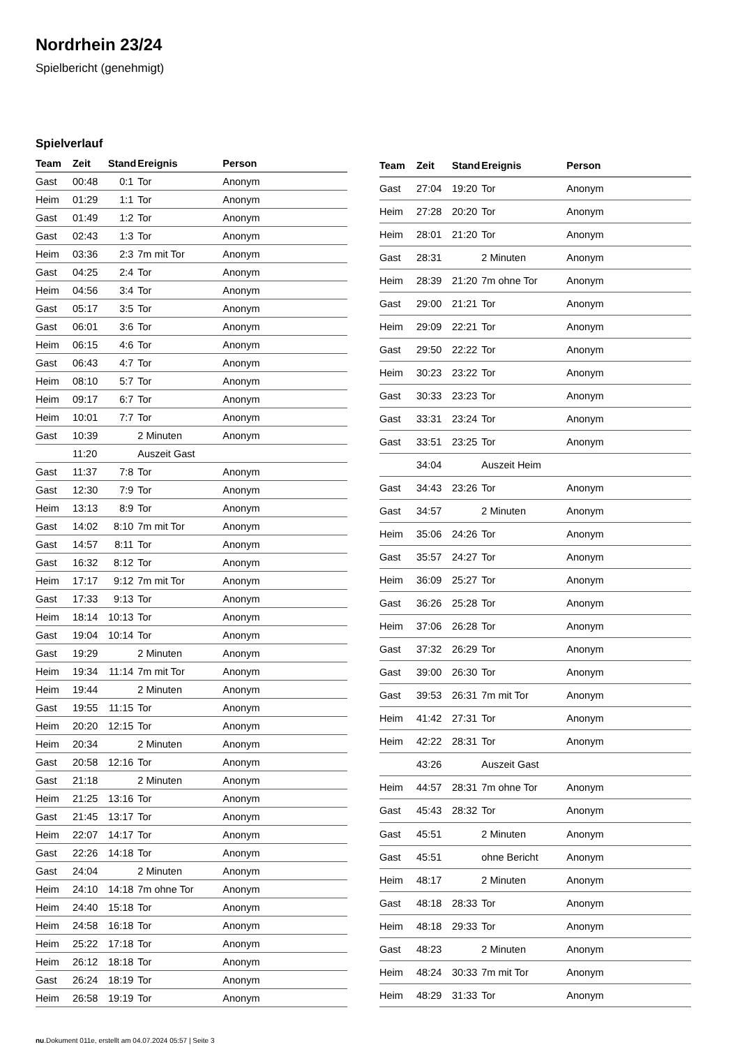Nordrhein 23/24
Spielbericht (genehmigt)
Spielverlauf
| Team | Zeit | Stand | Ereignis | Person |
| --- | --- | --- | --- | --- |
| Gast | 00:48 | 0:1 | Tor | Anonym |
| Heim | 01:29 | 1:1 | Tor | Anonym |
| Gast | 01:49 | 1:2 | Tor | Anonym |
| Gast | 02:43 | 1:3 | Tor | Anonym |
| Heim | 03:36 | 2:3 | 7m mit Tor | Anonym |
| Gast | 04:25 | 2:4 | Tor | Anonym |
| Heim | 04:56 | 3:4 | Tor | Anonym |
| Gast | 05:17 | 3:5 | Tor | Anonym |
| Gast | 06:01 | 3:6 | Tor | Anonym |
| Heim | 06:15 | 4:6 | Tor | Anonym |
| Gast | 06:43 | 4:7 | Tor | Anonym |
| Heim | 08:10 | 5:7 | Tor | Anonym |
| Heim | 09:17 | 6:7 | Tor | Anonym |
| Heim | 10:01 | 7:7 | Tor | Anonym |
| Gast | 10:39 | | 2 Minuten | Anonym |
| | 11:20 | | Auszeit Gast | |
| Gast | 11:37 | 7:8 | Tor | Anonym |
| Gast | 12:30 | 7:9 | Tor | Anonym |
| Heim | 13:13 | 8:9 | Tor | Anonym |
| Gast | 14:02 | 8:10 | 7m mit Tor | Anonym |
| Gast | 14:57 | 8:11 | Tor | Anonym |
| Gast | 16:32 | 8:12 | Tor | Anonym |
| Heim | 17:17 | 9:12 | 7m mit Tor | Anonym |
| Gast | 17:33 | 9:13 | Tor | Anonym |
| Heim | 18:14 | 10:13 | Tor | Anonym |
| Gast | 19:04 | 10:14 | Tor | Anonym |
| Gast | 19:29 | | 2 Minuten | Anonym |
| Heim | 19:34 | 11:14 | 7m mit Tor | Anonym |
| Heim | 19:44 | | 2 Minuten | Anonym |
| Gast | 19:55 | 11:15 | Tor | Anonym |
| Heim | 20:20 | 12:15 | Tor | Anonym |
| Heim | 20:34 | | 2 Minuten | Anonym |
| Gast | 20:58 | 12:16 | Tor | Anonym |
| Gast | 21:18 | | 2 Minuten | Anonym |
| Heim | 21:25 | 13:16 | Tor | Anonym |
| Gast | 21:45 | 13:17 | Tor | Anonym |
| Heim | 22:07 | 14:17 | Tor | Anonym |
| Gast | 22:26 | 14:18 | Tor | Anonym |
| Gast | 24:04 | | 2 Minuten | Anonym |
| Heim | 24:10 | 14:18 | 7m ohne Tor | Anonym |
| Heim | 24:40 | 15:18 | Tor | Anonym |
| Heim | 24:58 | 16:18 | Tor | Anonym |
| Heim | 25:22 | 17:18 | Tor | Anonym |
| Heim | 26:12 | 18:18 | Tor | Anonym |
| Gast | 26:24 | 18:19 | Tor | Anonym |
| Heim | 26:58 | 19:19 | Tor | Anonym |
| Team | Zeit | Stand | Ereignis | Person |
| --- | --- | --- | --- | --- |
| Gast | 27:04 | 19:20 | Tor | Anonym |
| Heim | 27:28 | 20:20 | Tor | Anonym |
| Heim | 28:01 | 21:20 | Tor | Anonym |
| Gast | 28:31 | | 2 Minuten | Anonym |
| Heim | 28:39 | 21:20 | 7m ohne Tor | Anonym |
| Gast | 29:00 | 21:21 | Tor | Anonym |
| Heim | 29:09 | 22:21 | Tor | Anonym |
| Gast | 29:50 | 22:22 | Tor | Anonym |
| Heim | 30:23 | 23:22 | Tor | Anonym |
| Gast | 30:33 | 23:23 | Tor | Anonym |
| Gast | 33:31 | 23:24 | Tor | Anonym |
| Gast | 33:51 | 23:25 | Tor | Anonym |
| | 34:04 | | Auszeit Heim | |
| Gast | 34:43 | 23:26 | Tor | Anonym |
| Gast | 34:57 | | 2 Minuten | Anonym |
| Heim | 35:06 | 24:26 | Tor | Anonym |
| Gast | 35:57 | 24:27 | Tor | Anonym |
| Heim | 36:09 | 25:27 | Tor | Anonym |
| Gast | 36:26 | 25:28 | Tor | Anonym |
| Heim | 37:06 | 26:28 | Tor | Anonym |
| Gast | 37:32 | 26:29 | Tor | Anonym |
| Gast | 39:00 | 26:30 | Tor | Anonym |
| Gast | 39:53 | 26:31 | 7m mit Tor | Anonym |
| Heim | 41:42 | 27:31 | Tor | Anonym |
| Heim | 42:22 | 28:31 | Tor | Anonym |
| | 43:26 | | Auszeit Gast | |
| Heim | 44:57 | 28:31 | 7m ohne Tor | Anonym |
| Gast | 45:43 | 28:32 | Tor | Anonym |
| Gast | 45:51 | | 2 Minuten | Anonym |
| Gast | 45:51 | | ohne Bericht | Anonym |
| Heim | 48:17 | | 2 Minuten | Anonym |
| Gast | 48:18 | 28:33 | Tor | Anonym |
| Heim | 48:18 | 29:33 | Tor | Anonym |
| Gast | 48:23 | | 2 Minuten | Anonym |
| Heim | 48:24 | 30:33 | 7m mit Tor | Anonym |
| Heim | 48:29 | 31:33 | Tor | Anonym |
nu.Dokument 011e, erstellt am 04.07.2024 05:57 | Seite 3